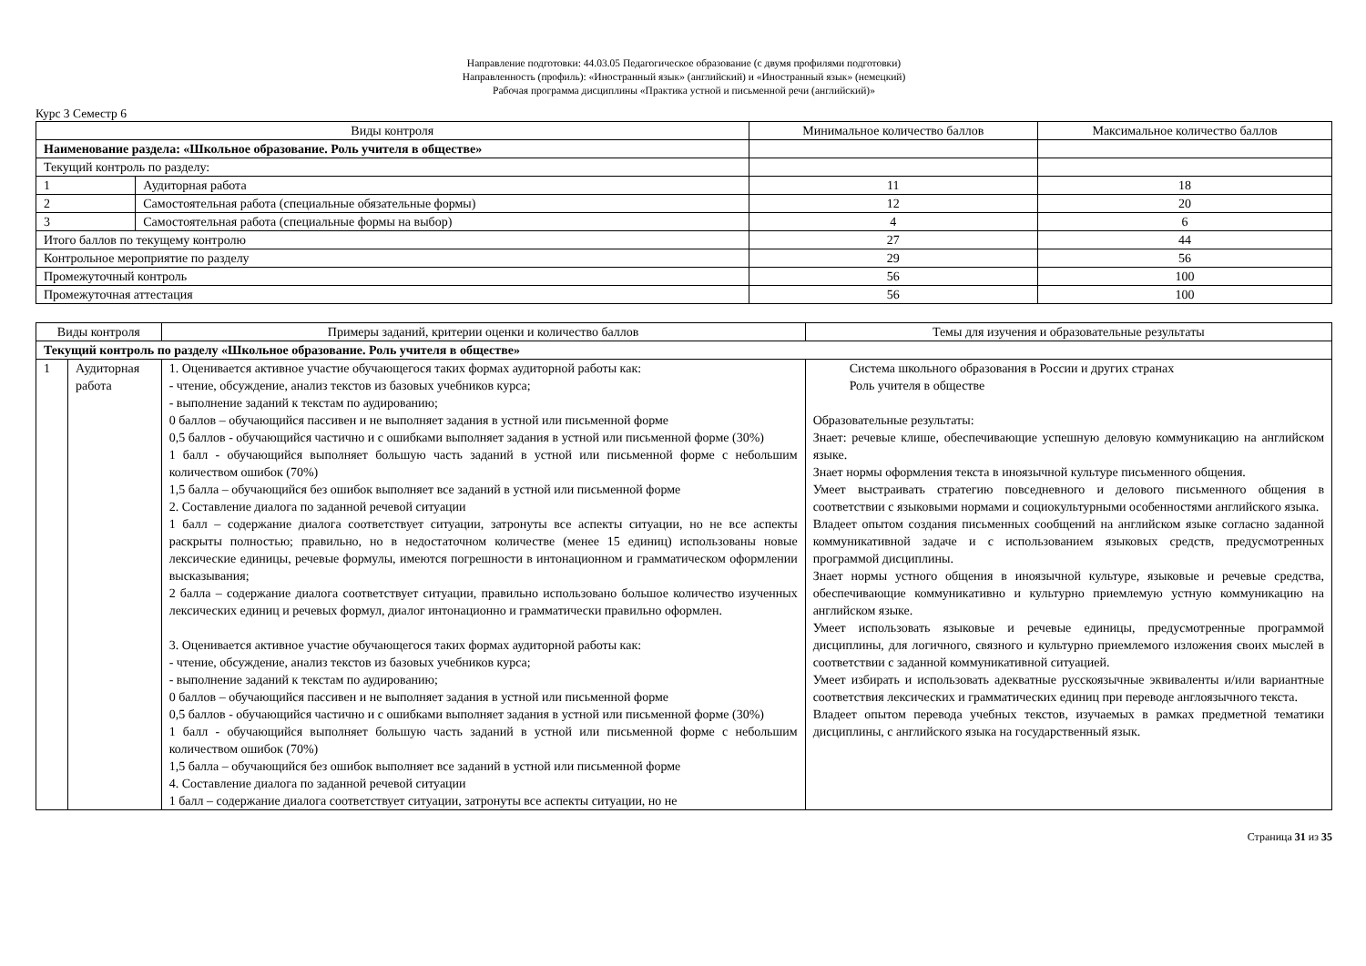Направление подготовки: 44.03.05 Педагогическое образование (с двумя профилями подготовки)
Направленность (профиль): «Иностранный язык» (английский) и «Иностранный язык» (немецкий)
Рабочая программа дисциплины «Практика устной и письменной речи (английский)»
Курс 3 Семестр 6
| Виды контроля | | Минимальное количество баллов | Максимальное количество баллов |
| --- | --- | --- | --- |
| Наименование раздела: «Школьное образование. Роль учителя в обществе» | | | |
| Текущий контроль по разделу: | | | |
| 1 | Аудиторная работа | 11 | 18 |
| 2 | Самостоятельная работа (специальные обязательные формы) | 12 | 20 |
| 3 | Самостоятельная работа (специальные формы на выбор) | 4 | 6 |
| Итого баллов по текущему контролю | | 27 | 44 |
| Контрольное мероприятие по разделу | | 29 | 56 |
| Промежуточный контроль | | 56 | 100 |
| Промежуточная аттестация | | 56 | 100 |
| Виды контроля | | Примеры заданий, критерии оценки и количество баллов | Темы для изучения и образовательные результаты |
| --- | --- | --- | --- |
| Текущий контроль по разделу «Школьное образование. Роль учителя в обществе» | | | |
| 1 | Аудиторная работа | 1. Оценивается активное участие обучающегося таких формах аудиторной работы как: - чтение, обсуждение, анализ текстов из базовых учебников курса; - выполнение заданий к текстам по аудированию; 0 баллов – обучающийся пассивен и не выполняет задания в устной или письменной форме 0,5 баллов - обучающийся частично и с ошибками выполняет задания в устной или письменной форме (30%) 1 балл - обучающийся выполняет большую часть заданий в устной или письменной форме с небольшим количеством ошибок (70%) 1,5 балла – обучающийся без ошибок выполняет все заданий в устной или письменной форме 2. Составление диалога по заданной речевой ситуации 1 балл – содержание диалога соответствует ситуации, затронуты все аспекты ситуации, но не все аспекты раскрыты полностью; правильно, но в недостаточном количестве (менее 15 единиц) использованы новые лексические единицы, речевые формулы, имеются погрешности в интонационном и грамматическом оформлении высказывания; 2 балла – содержание диалога соответствует ситуации, правильно использовано большое количество изученных лексических единиц и речевых формул, диалог интонационно и грамматически правильно оформлен. 3. Оценивается активное участие обучающегося таких формах аудиторной работы как: - чтение, обсуждение, анализ текстов из базовых учебников курса; - выполнение заданий к текстам по аудированию; 0 баллов – обучающийся пассивен и не выполняет задания в устной или письменной форме 0,5 баллов - обучающийся частично и с ошибками выполняет задания в устной или письменной форме (30%) 1 балл - обучающийся выполняет большую часть заданий в устной или письменной форме с небольшим количеством ошибок (70%) 1,5 балла – обучающийся без ошибок выполняет все заданий в устной или письменной форме 4. Составление диалога по заданной речевой ситуации 1 балл – содержание диалога соответствует ситуации, затронуты все аспекты ситуации, но не | Система школьного образования в России и других странах Роль учителя в обществе Образовательные результаты: Знает: речевые клише, обеспечивающие успешную деловую коммуникацию на английском языке. Знает нормы оформления текста в иноязычной культуре письменного общения. Умеет выстраивать стратегию повседневного и делового письменного общения в соответствии с языковыми нормами и социокультурными особенностями английского языка. Владеет опытом создания письменных сообщений на английском языке согласно заданной коммуникативной задаче и с использованием языковых средств, предусмотренных программой дисциплины. Знает нормы устного общения в иноязычной культуре, языковые и речевые средства, обеспечивающие коммуникативно и культурно приемлемую устную коммуникацию на английском языке. Умеет использовать языковые и речевые единицы, предусмотренные программой дисциплины, для логичного, связного и культурно приемлемого изложения своих мыслей в соответствии с заданной коммуникативной ситуацией. Умеет избирать и использовать адекватные русскоязычные эквиваленты и/или вариантные соответствия лексических и грамматических единиц при переводе англоязычного текста. Владеет опытом перевода учебных текстов, изучаемых в рамках предметной тематики дисциплины, с английского языка на государственный язык. |
Страница 31 из 35